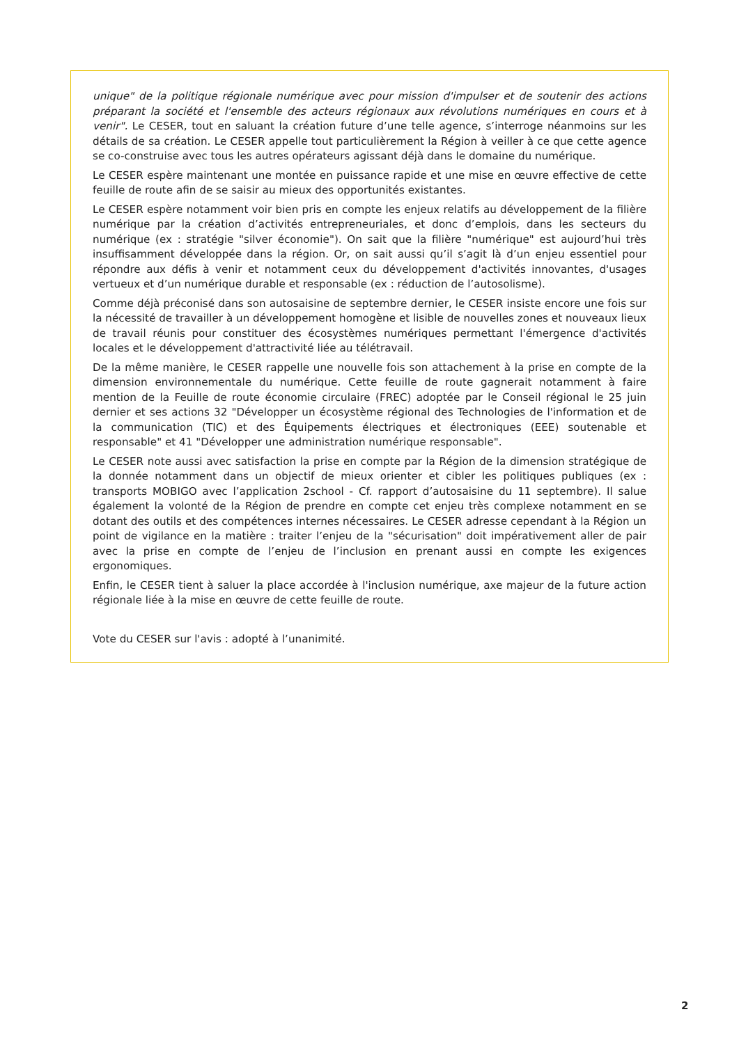unique" de la politique régionale numérique avec pour mission d'impulser et de soutenir des actions préparant la société et l'ensemble des acteurs régionaux aux révolutions numériques en cours et à venir". Le CESER, tout en saluant la création future d’une telle agence, s’interroge néanmoins sur les détails de sa création. Le CESER appelle tout particulièrement la Région à veiller à ce que cette agence se co-construise avec tous les autres opérateurs agissant déjà dans le domaine du numérique.
Le CESER espère maintenant une montée en puissance rapide et une mise en œuvre effective de cette feuille de route afin de se saisir au mieux des opportunités existantes.
Le CESER espère notamment voir bien pris en compte les enjeux relatifs au développement de la filière numérique par la création d’activités entrepreneuriales, et donc d’emplois, dans les secteurs du numérique (ex : stratégie "silver économie"). On sait que la filière "numérique" est aujourd’hui très insuffisamment développée dans la région. Or, on sait aussi qu’il s’agit là d’un enjeu essentiel pour répondre aux défis à venir et notamment ceux du développement d'activités innovantes, d'usages vertueux et d’un numérique durable et responsable (ex : réduction de l’autosolisme).
Comme déjà préconisé dans son autosaisine de septembre dernier, le CESER insiste encore une fois sur la nécessité de travailler à un développement homogène et lisible de nouvelles zones et nouveaux lieux de travail réunis pour constituer des écosystèmes numériques permettant l'émergence d'activités locales et le développement d'attractivité liée au télétravail.
De la même manière, le CESER rappelle une nouvelle fois son attachement à la prise en compte de la dimension environnementale du numérique. Cette feuille de route gagnerait notamment à faire mention de la Feuille de route économie circulaire (FREC) adoptée par le Conseil régional le 25 juin dernier et ses actions 32 "Développer un écosystème régional des Technologies de l'information et de la communication (TIC) et des Équipements électriques et électroniques (EEE) soutenable et responsable" et 41 "Développer une administration numérique responsable".
Le CESER note aussi avec satisfaction la prise en compte par la Région de la dimension stratégique de la donnée notamment dans un objectif de mieux orienter et cibler les politiques publiques (ex : transports MOBIGO avec l’application 2school - Cf. rapport d’autosaisine du 11 septembre). Il salue également la volonté de la Région de prendre en compte cet enjeu très complexe notamment en se dotant des outils et des compétences internes nécessaires. Le CESER adresse cependant à la Région un point de vigilance en la matière : traiter l’enjeu de la "sécurisation" doit impérativement aller de pair avec la prise en compte de l’enjeu de l’inclusion en prenant aussi en compte les exigences ergonomiques.
Enfin, le CESER tient à saluer la place accordée à l'inclusion numérique, axe majeur de la future action régionale liée à la mise en œuvre de cette feuille de route.
Vote du CESER sur l'avis : adopté à l’unanimité.
2